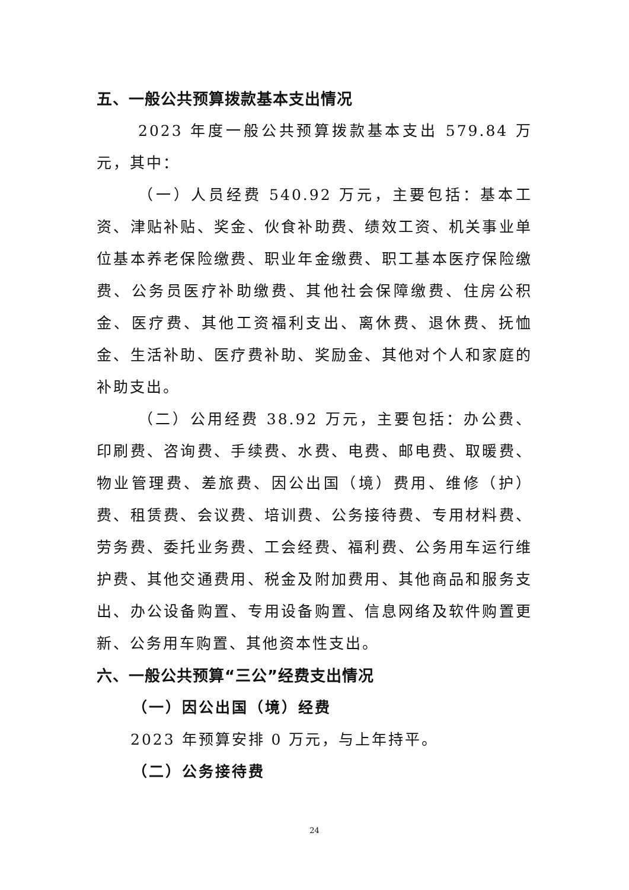五、一般公共预算拨款基本支出情况
2023 年度一般公共预算拨款基本支出 579.84 万元，其中：
（一）人员经费 540.92 万元，主要包括：基本工资、津贴补贴、奖金、伙食补助费、绩效工资、机关事业单位基本养老保险缴费、职业年金缴费、职工基本医疗保险缴费、公务员医疗补助缴费、其他社会保障缴费、住房公积金、医疗费、其他工资福利支出、离休费、退休费、抚恤金、生活补助、医疗费补助、奖励金、其他对个人和家庭的补助支出。
（二）公用经费 38.92 万元，主要包括：办公费、印刷费、咨询费、手续费、水费、电费、邮电费、取暖费、物业管理费、差旅费、因公出国（境）费用、维修（护）费、租赁费、会议费、培训费、公务接待费、专用材料费、劳务费、委托业务费、工会经费、福利费、公务用车运行维护费、其他交通费用、税金及附加费用、其他商品和服务支出、办公设备购置、专用设备购置、信息网络及软件购置更新、公务用车购置、其他资本性支出。
六、一般公共预算“三公”经费支出情况
（一）因公出国（境）经费
2023 年预算安排 0 万元，与上年持平。
（二）公务接待费
24